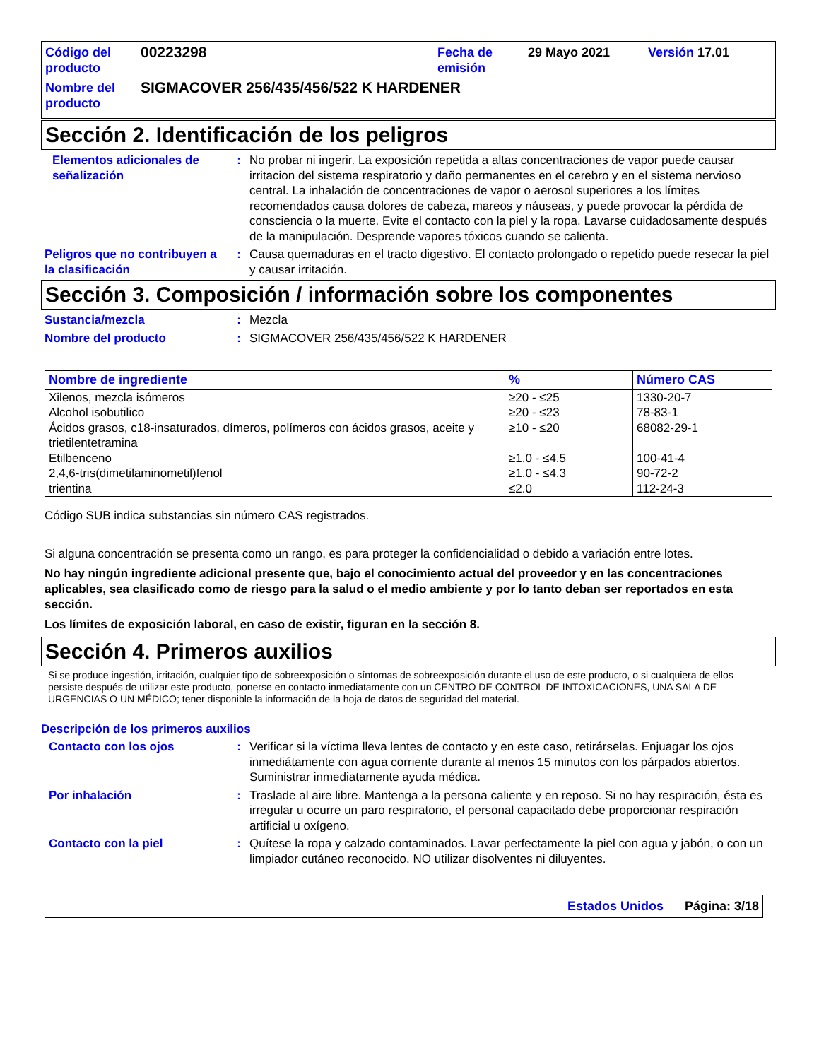| Código del producto | 00223298 | Fecha de emisión | 29 Mayo 2021 | Versión 17.01 |
| Nombre del producto | SIGMACOVER 256/435/456/522 K HARDENER | | | |
Sección 2. Identificación de los peligros
Elementos adicionales de señalización
: No probar ni ingerir. La exposición repetida a altas concentraciones de vapor puede causar irritacion del sistema respiratorio y daño permanentes en el cerebro y en el sistema nervioso central. La inhalación de concentraciones de vapor o aerosol superiores a los límites recomendados causa dolores de cabeza, mareos y náuseas, y puede provocar la pérdida de consciencia o la muerte. Evite el contacto con la piel y la ropa. Lavarse cuidadosamente después de la manipulación. Desprende vapores tóxicos cuando se calienta.
Peligros que no contribuyen a la clasificación
: Causa quemaduras en el tracto digestivo. El contacto prolongado o repetido puede resecar la piel y causar irritación.
Sección 3. Composición / información sobre los componentes
Sustancia/mezcla : Mezcla
Nombre del producto : SIGMACOVER 256/435/456/522 K HARDENER
| Nombre de ingrediente | % | Número CAS |
| --- | --- | --- |
| Xilenos, mezcla isómeros | ≥20 - ≤25 | 1330-20-7 |
| Alcohol isobutilico | ≥20 - ≤23 | 78-83-1 |
| Ácidos grasos, c18-insaturados, dímeros, polímeros con ácidos grasos, aceite y trietilentetramina | ≥10 - ≤20 | 68082-29-1 |
| Etilbenceno | ≥1.0 - ≤4.5 | 100-41-4 |
| 2,4,6-tris(dimetilaminometil)fenol | ≥1.0 - ≤4.3 | 90-72-2 |
| trientina | ≤2.0 | 112-24-3 |
Código SUB indica substancias sin número CAS registrados.
Si alguna concentración se presenta como un rango, es para proteger la confidencialidad o debido a variación entre lotes.
No hay ningún ingrediente adicional presente que, bajo el conocimiento actual del proveedor y en las concentraciones aplicables, sea clasificado como de riesgo para la salud o el medio ambiente y por lo tanto deban ser reportados en esta sección.
Los límites de exposición laboral, en caso de existir, figuran en la sección 8.
Sección 4. Primeros auxilios
Si se produce ingestión, irritación, cualquier tipo de sobreexposición o síntomas de sobreexposición durante el uso de este producto, o si cualquiera de ellos persiste después de utilizar este producto, ponerse en contacto inmediatamente con un CENTRO DE CONTROL DE INTOXICACIONES, UNA SALA DE URGENCIAS O UN MÉDICO; tener disponible la información de la hoja de datos de seguridad del material.
Descripción de los primeros auxilios
Contacto con los ojos : Verificar si la víctima lleva lentes de contacto y en este caso, retirárselas. Enjuagar los ojos inmediátamente con agua corriente durante al menos 15 minutos con los párpados abiertos. Suministrar inmediatamente ayuda médica.
Por inhalación : Traslade al aire libre. Mantenga a la persona caliente y en reposo. Si no hay respiración, ésta es irregular u ocurre un paro respiratorio, el personal capacitado debe proporcionar respiración artificial u oxígeno.
Contacto con la piel : Quítese la ropa y calzado contaminados. Lavar perfectamente la piel con agua y jabón, o con un limpiador cutáneo reconocido. NO utilizar disolventes ni diluyentes.
Estados Unidos Página: 3/18